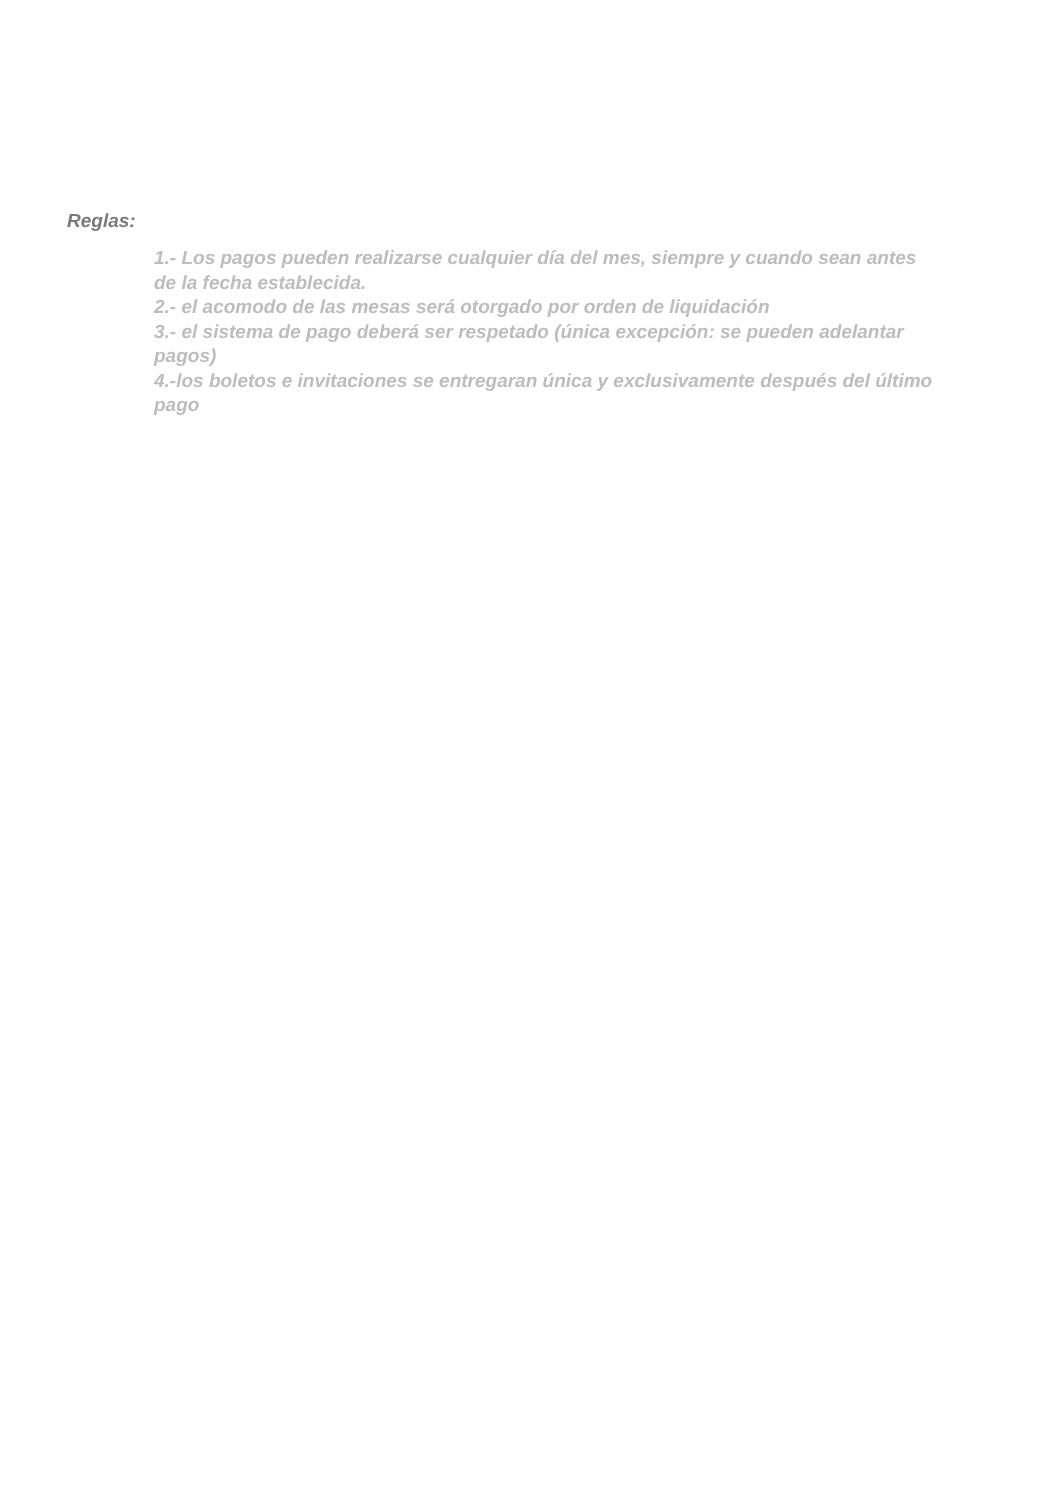Reglas:
1.- Los pagos pueden realizarse cualquier día del mes, siempre y cuando sean antes de la fecha establecida.
2.- el acomodo de las mesas será otorgado por orden de liquidación
3.- el sistema de pago deberá ser respetado (única excepción: se pueden adelantar pagos)
4.-los boletos e invitaciones se entregaran única y exclusivamente después del último pago